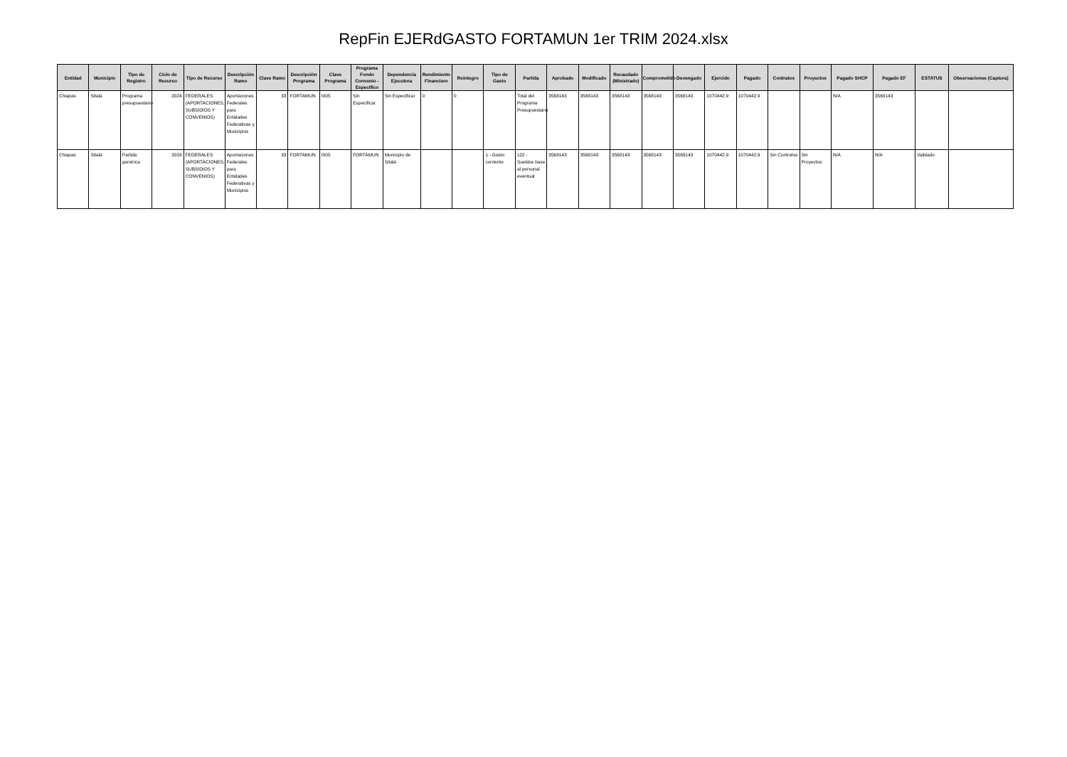RepFin EJERdGASTO FORTAMUN 1er TRIM 2024.xlsx
| Entidad | Municipio | Tipo de Registro | Ciclo de Recurso | Tipo de Recurso | Descripción Ramo | Clave Ramo | Descripción Programa | Clave Programa | Programa Fondo Convenio - Específico | Dependencia Ejecutora | Rendimiento Financiero | Reintegro | Tipo de Gasto | Partida | Aprobado | Modificado | Recaudado (Ministrado) | Comprometido | Devengado | Ejercido | Pagado | Contratos | Proyectos | Pagado SHCP | Pagado EF | ESTATUS | Observaciones (Captura) |
| --- | --- | --- | --- | --- | --- | --- | --- | --- | --- | --- | --- | --- | --- | --- | --- | --- | --- | --- | --- | --- | --- | --- | --- | --- | --- | --- | --- |
| Chiapas | Sitalá | Programa presupuestario | 2024 | FEDERALES (APORTACIONES, SUBSIDIOS Y CONVENIOS) | Aportaciones Federales para Entidades Federativas y Municipios | 33 | FORTAMUN | I005 | Sin Especificar | Sin Especificar | 0 | 0 | | Total del Programa Presupuestario | 3568143 | 3568143 | 3568143 | 3568143 | 3568143 | 1070442.9 | 1070442.9 | | | N/A | 3568143 | | |
| Chiapas | Sitalá | Partida genérica | 2024 | FEDERALES (APORTACIONES, SUBSIDIOS Y CONVENIOS) | Aportaciones Federales para Entidades Federativas y Municipios | 33 | FORTAMUN | I005 | FORTAMUN | Municipio de Sitalá | | | 1 - Gasto corriente | 122 - Sueldos base al personal eventual | 3568143 | 3568143 | 3568143 | 3568143 | 3568143 | 1070442.9 | 1070442.9 | Sin Contratos | Sin Proyectos | N/A | N/A | Validado | |